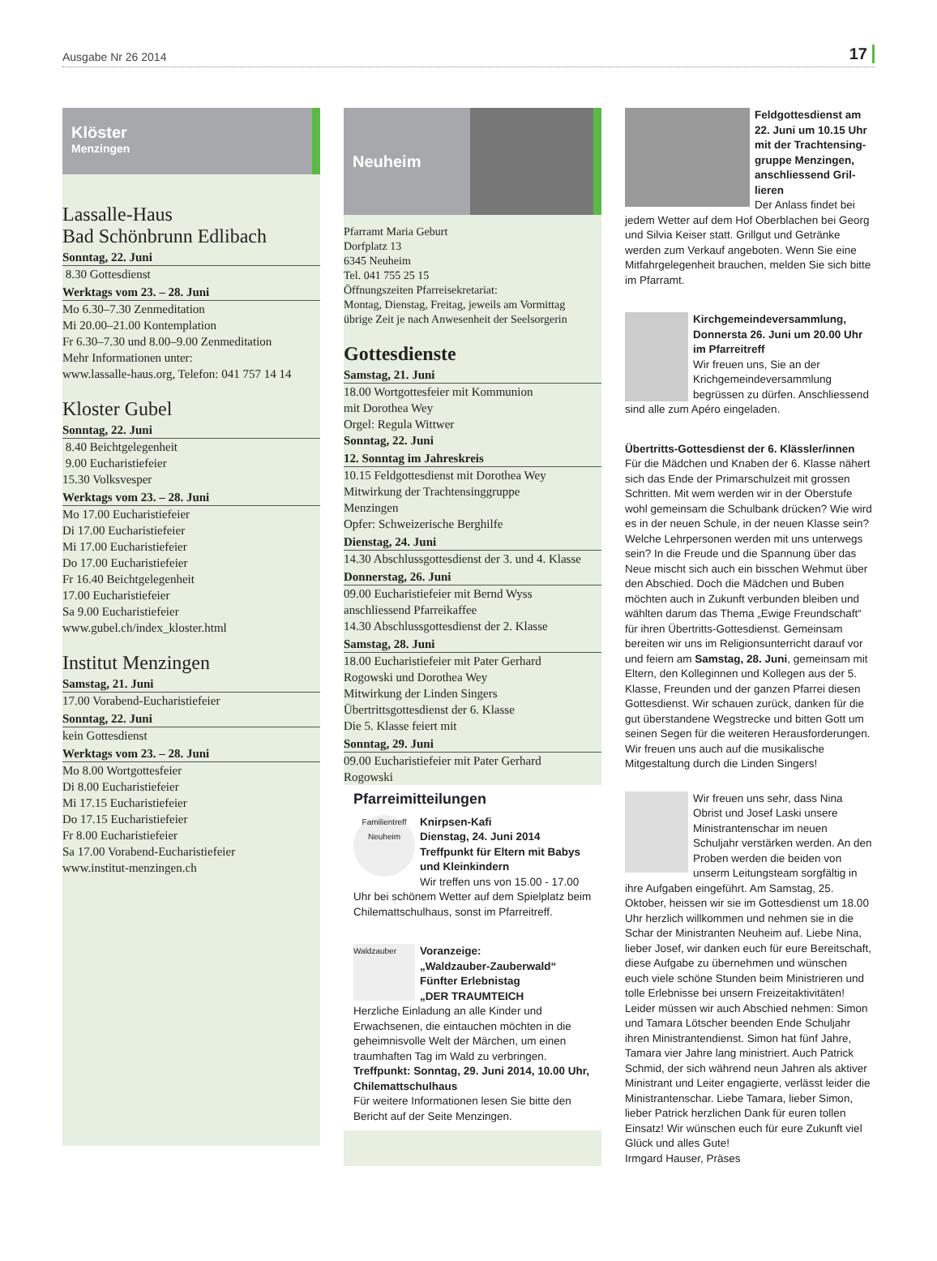Ausgabe Nr 26 2014 17
Klöster
Menzingen
Lassalle-Haus
Bad Schönbrunn Edlibach
Sonntag, 22. Juni
8.30 Gottesdienst
Werktags vom 23. – 28. Juni
Mo 6.30–7.30 Zenmeditation
Mi 20.00–21.00 Kontemplation
Fr 6.30–7.30 und 8.00–9.00 Zenmeditation
Mehr Informationen unter:
www.lassalle-haus.org, Telefon: 041 757 14 14
Kloster Gubel
Sonntag, 22. Juni
8.40 Beichtgelegenheit
9.00 Eucharistiefeier
15.30 Volksvesper
Werktags vom 23. – 28. Juni
Mo 17.00 Eucharistiefeier
Di 17.00 Eucharistiefeier
Mi 17.00 Eucharistiefeier
Do 17.00 Eucharistiefeier
Fr 16.40 Beichtgelegenheit
17.00 Eucharistiefeier
Sa 9.00 Eucharistiefeier
www.gubel.ch/index_kloster.html
Institut Menzingen
Samstag, 21. Juni
17.00 Vorabend-Eucharistiefeier
Sonntag, 22. Juni
kein Gottesdienst
Werktags vom 23. – 28. Juni
Mo 8.00 Wortgottesfeier
Di 8.00 Eucharistiefeier
Mi 17.15 Eucharistiefeier
Do 17.15 Eucharistiefeier
Fr 8.00 Eucharistiefeier
Sa 17.00 Vorabend-Eucharistiefeier
www.institut-menzingen.ch
Neuheim
Pfarramt Maria Geburt
Dorfplatz 13
6345 Neuheim
Tel. 041 755 25 15
Öffnungszeiten Pfarreisekretariat:
Montag, Dienstag, Freitag, jeweils am Vormittag
übrige Zeit je nach Anwesenheit der Seelsorgerin
Gottesdienste
Samstag, 21. Juni
18.00 Wortgottesfeier mit Kommunion
mit Dorothea Wey
Orgel: Regula Wittwer
Sonntag, 22. Juni
12. Sonntag im Jahreskreis
10.15 Feldgottesdienst mit Dorothea Wey
Mitwirkung der Trachtensinggruppe
Menzingen
Opfer: Schweizerische Berghilfe
Dienstag, 24. Juni
14.30 Abschlussgottesdienst der 3. und 4. Klasse
Donnerstag, 26. Juni
09.00 Eucharistiefeier mit Bernd Wyss
anschliessend Pfarreikaffee
14.30 Abschlussgottesdienst der 2. Klasse
Samstag, 28. Juni
18.00 Eucharistiefeier mit Pater Gerhard
Rogowski und Dorothea Wey
Mitwirkung der Linden Singers
Übertrittsgottesdienst der 6. Klasse
Die 5. Klasse feiert mit
Sonntag, 29. Juni
09.00 Eucharistiefeier mit Pater Gerhard
Rogowski
Pfarreimitteilungen
Familientreff Neuheim
Knirpsen-Kafi
Dienstag, 24. Juni 2014
Treffpunkt für Eltern mit Babys und Kleinkindern
Wir treffen uns von 15.00 - 17.00 Uhr bei schönem Wetter auf dem Spielplatz beim Chilemattschulhaus, sonst im Pfarreitreff.
Waldzauber
Voranzeige:
„Waldzauber-Zauberwald“
Fünfter Erlebnistag
„DER TRAUMTEICH
Herzliche Einladung an alle Kinder und Erwachsenen, die eintauchen möchten in die geheimnisvolle Welt der Märchen, um einen traumhaften Tag im Wald zu verbringen.
Treffpunkt: Sonntag, 29. Juni 2014, 10.00 Uhr, Chilemattschulhaus
Für weitere Informationen lesen Sie bitte den Bericht auf der Seite Menzingen.
Feldgottesdienst am 22. Juni um 10.15 Uhr mit der Trachtensing­gruppe Menzingen, anschliessend Gril­lieren
Der Anlass findet bei jedem Wetter auf dem Hof Oberblachen bei Georg und Silvia Keiser statt. Grillgut und Getränke werden zum Verkauf angeboten. Wenn Sie eine Mitfahrgelegenheit brauchen, melden Sie sich bitte im Pfarramt.
Kirchgemeindeversammlung, Donnersta 26. Juni um 20.00 Uhr im Pfarreitreff
Wir freuen uns, Sie an der Krichgemeindeversammlung begrüssen zu dürfen. Anschliessend sind alle zum Apéro eingeladen.
Übertritts-Gottesdienst der 6. Klässler/innen
Für die Mädchen und Knaben der 6. Klasse nähert sich das Ende der Primarschulzeit mit grossen Schritten. Mit wem werden wir in der Oberstufe wohl gemeinsam die Schulbank drücken? Wie wird es in der neuen Schule, in der neuen Klasse sein? Welche Lehrpersonen werden mit uns unterwegs sein? In die Freude und die Spannung über das Neue mischt sich auch ein bisschen Wehmut über den Abschied. Doch die Mädchen und Buben möchten auch in Zukunft verbunden bleiben und wählten darum das Thema „Ewige Freundschaft“ für ihren Übertritts-Gottesdienst. Gemeinsam bereiten wir uns im Religionsunterricht darauf vor und feiern am Samstag, 28. Juni, gemeinsam mit Eltern, den Kolleginnen und Kollegen aus der 5. Klasse, Freunden und der ganzen Pfarrei diesen Gottesdienst. Wir schauen zurück, danken für die gut überstandene Wegstrecke und bitten Gott um seinen Segen für die weiteren Herausforderungen. Wir freuen uns auch auf die musikalische Mitgestaltung durch die Linden Singers!
Wir freuen uns sehr, dass Nina Obrist und Josef Laski unsere Ministrantenschar im neuen Schuljahr verstärken werden. An den Proben werden die beiden von unserm Leitungsteam sorgfältig in ihre Aufgaben eingeführt. Am Samstag, 25. Oktober, heissen wir sie im Gottesdienst um 18.00 Uhr herzlich willkommen und nehmen sie in die Schar der Ministranten Neuheim auf. Liebe Nina, lieber Josef, wir danken euch für eure Bereitschaft, diese Aufgabe zu übernehmen und wünschen euch viele schöne Stunden beim Ministrieren und tolle Erlebnisse bei unsern Freizeitaktivitäten!
Leider müssen wir auch Abschied nehmen: Simon und Tamara Lötscher beenden Ende Schuljahr ihren Ministrantendienst. Simon hat fünf Jahre, Tamara vier Jahre lang ministriert. Auch Patrick Schmid, der sich während neun Jahren als aktiver Ministrant und Leiter engagierte, verlässt leider die Ministrantenschar. Liebe Tamara, lieber Simon, lieber Patrick herzlichen Dank für euren tollen Einsatz! Wir wünschen euch für eure Zukunft viel Glück und alles Gute!
Irmgard Hauser, Präses